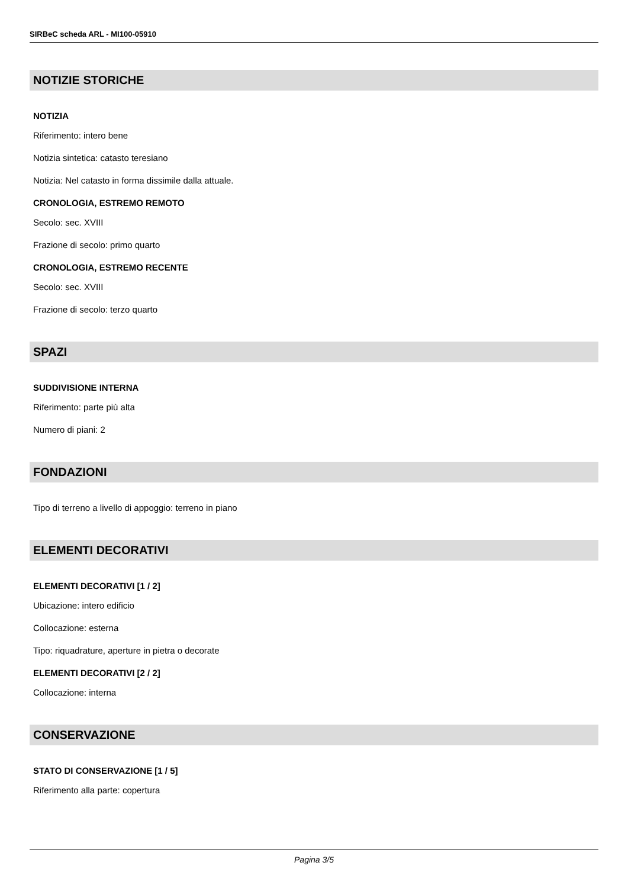SIRBeC scheda ARL - MI100-05910
NOTIZIE STORICHE
NOTIZIA
Riferimento: intero bene
Notizia sintetica: catasto teresiano
Notizia: Nel catasto in forma dissimile dalla attuale.
CRONOLOGIA, ESTREMO REMOTO
Secolo: sec. XVIII
Frazione di secolo: primo quarto
CRONOLOGIA, ESTREMO RECENTE
Secolo: sec. XVIII
Frazione di secolo: terzo quarto
SPAZI
SUDDIVISIONE INTERNA
Riferimento: parte più alta
Numero di piani: 2
FONDAZIONI
Tipo di terreno a livello di appoggio: terreno in piano
ELEMENTI DECORATIVI
ELEMENTI DECORATIVI [1 / 2]
Ubicazione: intero edificio
Collocazione: esterna
Tipo: riquadrature, aperture in pietra o decorate
ELEMENTI DECORATIVI [2 / 2]
Collocazione: interna
CONSERVAZIONE
STATO DI CONSERVAZIONE [1 / 5]
Riferimento alla parte: copertura
Pagina 3/5